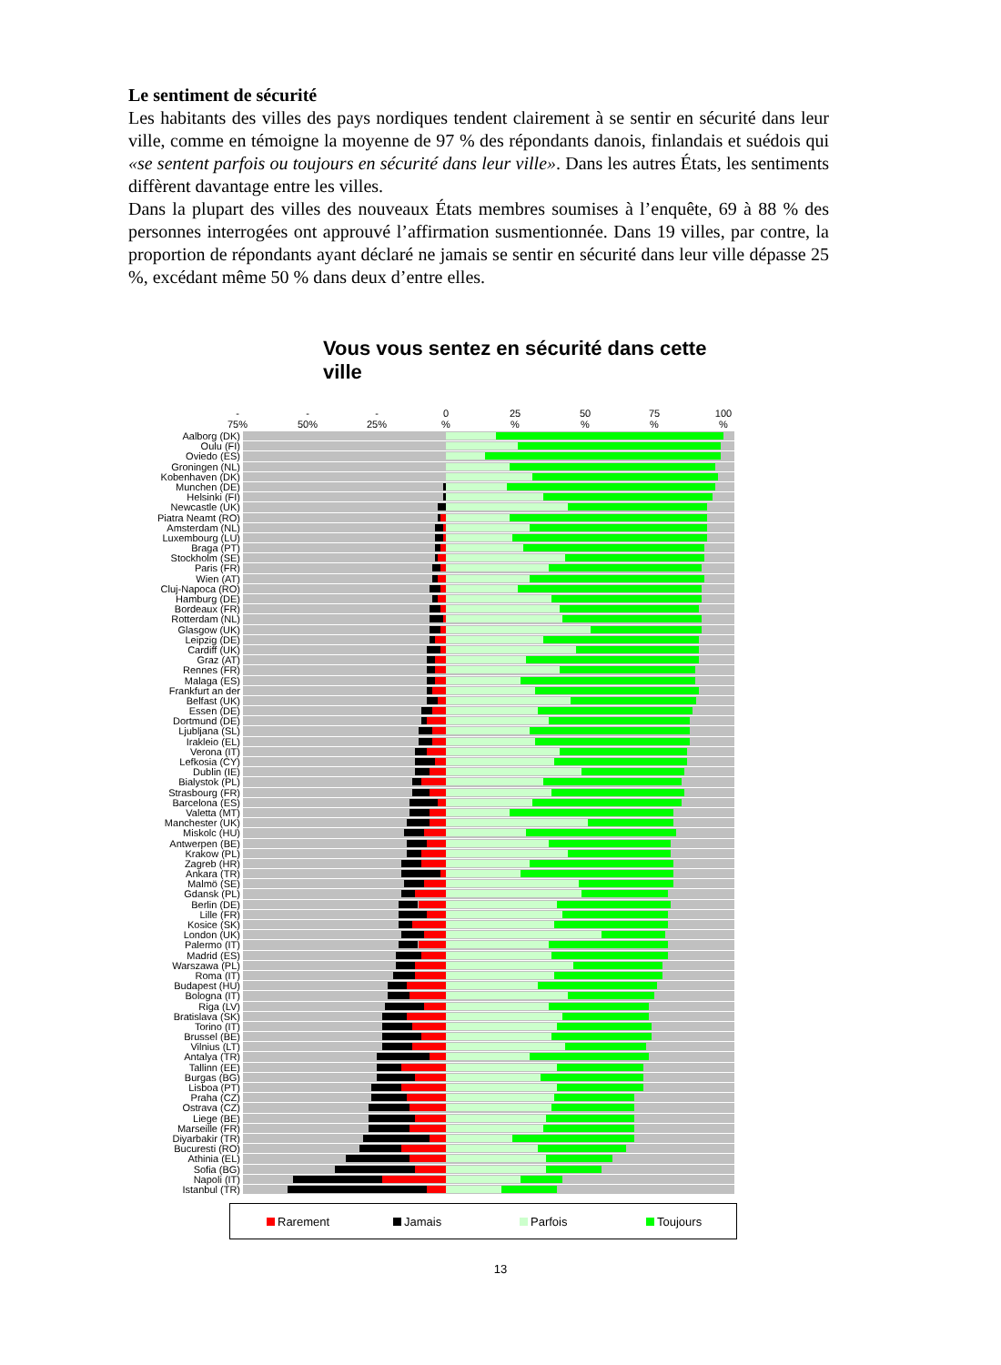Le sentiment de sécurité
Les habitants des villes des pays nordiques tendent clairement à se sentir en sécurité dans leur ville, comme en témoigne la moyenne de 97 % des répondants danois, finlandais et suédois qui «se sentent parfois ou toujours en sécurité dans leur ville». Dans les autres États, les sentiments diffèrent davantage entre les villes.
Dans la plupart des villes des nouveaux États membres soumises à l’enquête, 69 à 88 % des personnes interrogées ont approuvé l’affirmation susmentionnée. Dans 19 villes, par contre, la proportion de répondants ayant déclaré ne jamais se sentir en sécurité dans leur ville dépasse 25 %, excédant même 50 % dans deux d’entre elles.
Vous vous sentez en sécurité dans cette ville
-
75%
-
50%
-
25%
0
%
25
%
50
%
75
%
100
%
Aalborg (DK)
Oulu (FI)
Oviedo (ES)
Groningen (NL)
Kobenhaven (DK)
Munchen (DE)
Helsinki (FI)
Newcastle (UK)
Piatra Neamt (RO)
Amsterdam (NL)
Luxembourg (LU)
Braga (PT)
Stockholm (SE)
Paris (FR)
Wien (AT)
Cluj-Napoca (RO)
Hamburg (DE)
Bordeaux (FR)
Rotterdam (NL)
Glasgow (UK)
Leipzig (DE)
Cardiff (UK)
Graz (AT)
Rennes (FR)
Malaga (ES)
Frankfurt an der
Belfast (UK)
Essen (DE)
Dortmund (DE)
Ljubljana (SL)
Irakleio (EL)
Verona (IT)
Lefkosia (CY)
Dublin (IE)
Bialystok (PL)
Strasbourg (FR)
Barcelona (ES)
Valetta (MT)
Manchester (UK)
Miskolc (HU)
Antwerpen (BE)
Krakow (PL)
Zagreb (HR)
Ankara (TR)
Malmö (SE)
Gdansk (PL)
Berlin (DE)
Lille (FR)
Kosice (SK)
London (UK)
Palermo (IT)
Madrid (ES)
Warszawa (PL)
Roma (IT)
Budapest (HU)
Bologna (IT)
Riga (LV)
Bratislava (SK)
Torino (IT)
Brussel (BE)
Vilnius (LT)
Antalya (TR)
Tallinn (EE)
Burgas (BG)
Lisboa (PT)
Praha (CZ)
Ostrava (CZ)
Liege (BE)
Marseille (FR)
Diyarbakir (TR)
Bucuresti (RO)
Athinia (EL)
Sofia (BG)
Napoli (IT)
Istanbul (TR)
Rarement Jamais Parfois Toujours
13